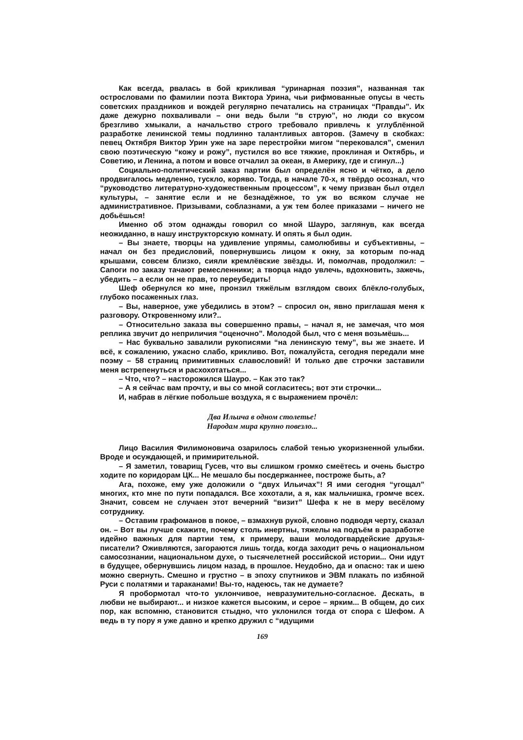Как всегда, рвалась в бой крикливая “уринарная поэзия”, названная так острословами по фамилии поэта Виктора Урина, чьи рифмованные опусы в честь советских праздников и вождей регулярно печатались на страницах “Правды”. Их даже дежурно похваливали – они ведь были “в струю”, но люди со вкусом брезгливо хмыкали, а начальство строго требовало привлечь к углублённой разработке ленинской темы подлинно талантливых авторов. (Замечу в скобках: певец Октября Виктор Урин уже на заре перестройки мигом “перековался”, сменил свою поэтическую “кожу и рожу”, пустился во все тяжкие, проклиная и Октябрь, и Советию, и Ленина, а потом и вовсе отчалил за океан, в Америку, где и сгинул...)
Социально-политический заказ партии был определён ясно и чётко, а дело продвигалось медленно, тускло, коряво. Тогда, в начале 70-х, я твёрдо осознал, что “руководство литературно-художественным процессом”, к чему призван был отдел культуры, – занятие если и не безнадёжное, то уж во всяком случае не административное. Призывами, соблазнами, а уж тем более приказами – ничего не добьёшься!
Именно об этом однажды говорил со мной Шауро, заглянув, как всегда неожиданно, в нашу инструкторскую комнату. И опять я был один.
– Вы знаете, творцы на удивление упрямы, самолюбивы и субъективны, – начал он без предисловий, повернувшись лицом к окну, за которым по-над крышами, совсем близко, сияли кремлёвские звёзды. И, помолчав, продолжил: – Сапоги по заказу тачают ремесленники; а творца надо увлечь, вдохновить, зажечь, убедить – а если он не прав, то переубедить!
Шеф обернулся ко мне, пронзил тяжёлым взглядом своих блёкло-голубых, глубоко посаженных глаз.
– Вы, наверное, уже убедились в этом? – спросил он, явно приглашая меня к разговору. Откровенному или?..
– Относительно заказа вы совершенно правы, – начал я, не замечая, что моя реплика звучит до неприличия “оценочно”. Молодой был, что с меня возьмёшь...
– Нас буквально завалили рукописями “на ленинскую тему”, вы же знаете. И всё, к сожалению, ужасно слабо, крикливо. Вот, пожалуйста, сегодня передали мне поэму – 58 страниц примитивных славословий! И только две строчки заставили меня встрепенуться и расхохотаться...
– Что, что? – насторожился Шауро. – Как это так?
– А я сейчас вам прочту, и вы со мной согласитесь; вот эти строчки...
И, набрав в лёгкие побольше воздуха, я с выражением прочёл:
Два Ильича в одном столетье!
Народам мира крупно повезло...
Лицо Василия Филимоновича озарилось слабой тенью укоризненной улыбки. Вроде и осуждающей, и примирительной.
– Я заметил, товарищ Гусев, что вы слишком громко смеётесь и очень быстро ходите по коридорам ЦК... Не мешало бы посдержаннее, построже быть, а?
Ага, похоже, ему уже доложили о “двух Ильичах”! Я ими сегодня “угощал” многих, кто мне по пути попадался. Все хохотали, а я, как мальчишка, громче всех. Значит, совсем не случаен этот вечерний “визит” Шефа к не в меру весёлому сотруднику.
– Оставим графоманов в покое, – взмахнув рукой, словно подводя черту, сказал он. – Вот вы лучше скажите, почему столь инертны, тяжелы на подъём в разработке идейно важных для партии тем, к примеру, ваши молодогвардейские друзья-писатели? Оживляются, загораются лишь тогда, когда заходит речь о национальном самосознании, национальном духе, о тысячелетней российской истории... Они идут в будущее, обернувшись лицом назад, в прошлое. Неудобно, да и опасно: так и шею можно свернуть. Смешно и грустно – в эпоху спутников и ЭВМ плакать по избяной Руси с полатями и тараканами! Вы-то, надеюсь, так не думаете?
Я пробормотал что-то уклончивое, невразумительно-согласное. Дескать, в любви не выбирают... и низкое кажется высоким, и серое – ярким... В общем, до сих пор, как вспомню, становится стыдно, что уклонился тогда от спора с Шефом. А ведь в ту пору я уже давно и крепко дружил с “идущими
169